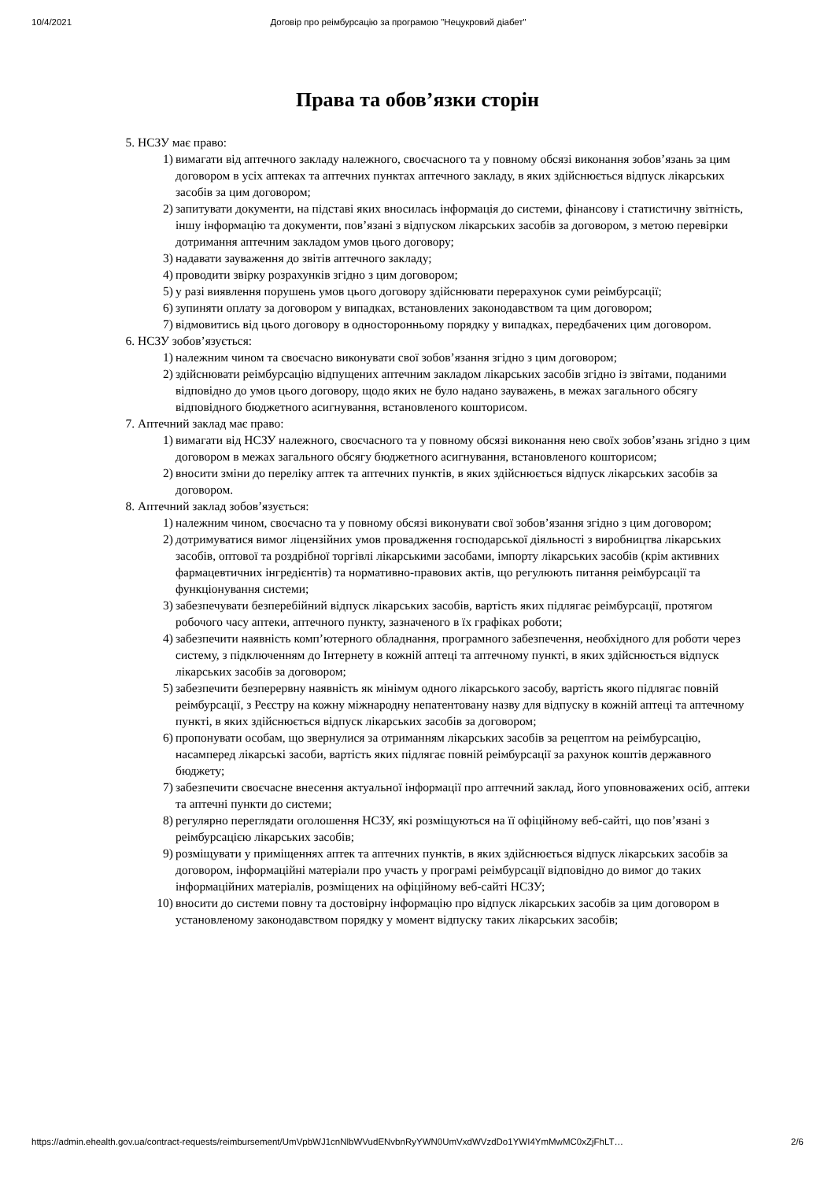10/4/2021 Договір про реімбурсацію за програмою "Нецукровий діабет"
Права та обов’язки сторін
5. НСЗУ має право:
1) вимагати від аптечного закладу належного, своєчасного та у повному обсязі виконання зобов’язань за цим договором в усіх аптеках та аптечних пунктах аптечного закладу, в яких здійснюється відпуск лікарських засобів за цим договором;
2) запитувати документи, на підставі яких вносилась інформація до системи, фінансову і статистичну звітність, іншу інформацію та документи, пов’язані з відпуском лікарських засобів за договором, з метою перевірки дотримання аптечним закладом умов цього договору;
3) надавати зауваження до звітів аптечного закладу;
4) проводити звірку розрахунків згідно з цим договором;
5) у разі виявлення порушень умов цього договору здійснювати перерахунок суми реімбурсації;
6) зупиняти оплату за договором у випадках, встановлених законодавством та цим договором;
7) відмовитись від цього договору в односторонньому порядку у випадках, передбачених цим договором.
6. НСЗУ зобов’язується:
1) належним чином та своєчасно виконувати свої зобов’язання згідно з цим договором;
2) здійснювати реімбурсацію відпущених аптечним закладом лікарських засобів згідно із звітами, поданими відповідно до умов цього договору, щодо яких не було надано зауважень, в межах загального обсягу відповідного бюджетного асигнування, встановленого кошторисом.
7. Аптечний заклад має право:
1) вимагати від НСЗУ належного, своєчасного та у повному обсязі виконання нею своїх зобов’язань згідно з цим договором в межах загального обсягу бюджетного асигнування, встановленого кошторисом;
2) вносити зміни до переліку аптек та аптечних пунктів, в яких здійснюється відпуск лікарських засобів за договором.
8. Аптечний заклад зобов’язується:
1) належним чином, своєчасно та у повному обсязі виконувати свої зобов’язання згідно з цим договором;
2) дотримуватися вимог ліцензійних умов провадження господарської діяльності з виробництва лікарських засобів, оптової та роздрібної торгівлі лікарськими засобами, імпорту лікарських засобів (крім активних фармацевтичних інгредієнтів) та нормативно-правових актів, що регулюють питання реімбурсації та функціонування системи;
3) забезпечувати безперебійний відпуск лікарських засобів, вартість яких підлягає реімбурсації, протягом робочого часу аптеки, аптечного пункту, зазначеного в їх графіках роботи;
4) забезпечити наявність комп’ютерного обладнання, програмного забезпечення, необхідного для роботи через систему, з підключенням до Інтернету в кожній аптеці та аптечному пункті, в яких здійснюється відпуск лікарських засобів за договором;
5) забезпечити безперервну наявність як мінімум одного лікарського засобу, вартість якого підлягає повній реімбурсації, з Реєстру на кожну міжнародну непатентовану назву для відпуску в кожній аптеці та аптечному пункті, в яких здійснюється відпуск лікарських засобів за договором;
6) пропонувати особам, що звернулися за отриманням лікарських засобів за рецептом на реімбурсацію, насамперед лікарські засоби, вартість яких підлягає повній реімбурсації за рахунок коштів державного бюджету;
7) забезпечити своєчасне внесення актуальної інформації про аптечний заклад, його уповноважених осіб, аптеки та аптечні пункти до системи;
8) регулярно переглядати оголошення НСЗУ, які розміщуються на її офіційному веб-сайті, що пов’язані з реімбурсацією лікарських засобів;
9) розміщувати у приміщеннях аптек та аптечних пунктів, в яких здійснюється відпуск лікарських засобів за договором, інформаційні матеріали про участь у програмі реімбурсації відповідно до вимог до таких інформаційних матеріалів, розміщених на офіційному веб-сайті НСЗУ;
10) вносити до системи повну та достовірну інформацію про відпуск лікарських засобів за цим договором в установленому законодавством порядку у момент відпуску таких лікарських засобів;
https://admin.ehealth.gov.ua/contract-requests/reimbursement/UmVpbWJ1cnNlbWVudENvbnRyYWN0UmVxdWVzdDo1YWI4YmMwMC0xZjFhLT… 2/6